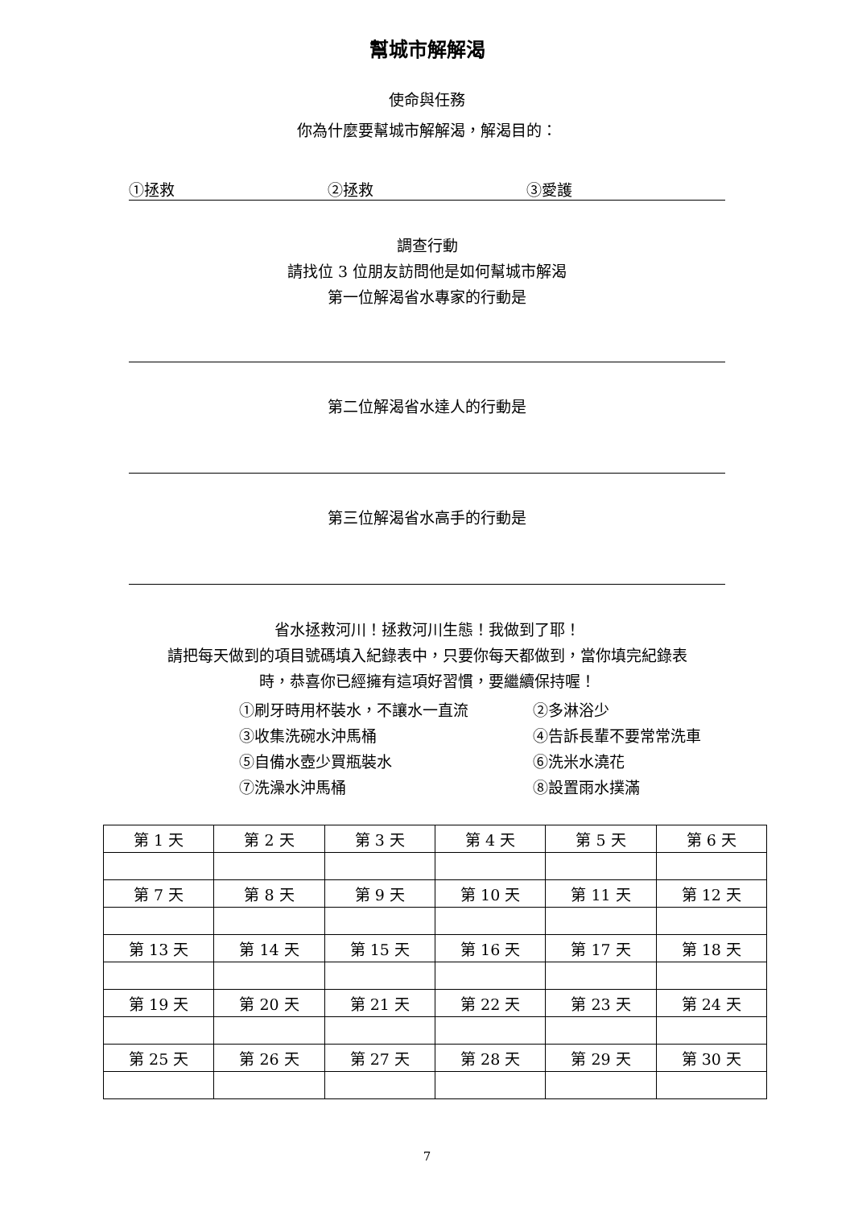幫城市解解渴
使命與任務
你為什麼要幫城市解解渴，解渴目的：
①拯救 ②拯救 ③愛護
調查行動
請找位 3 位朋友訪問他是如何幫城市解渴
第一位解渴省水專家的行動是
第二位解渴省水達人的行動是
第三位解渴省水高手的行動是
省水拯救河川！拯救河川生態！我做到了耶！
請把每天做到的項目號碼填入紀錄表中，只要你每天都做到，當你填完紀錄表
時，恭喜你已經擁有這項好習慣，要繼續保持喔！
①刷牙時用杯裝水，不讓水一直流 ②多淋浴少
③收集洗碗水沖馬桶 ④告訴長輩不要常常洗車
⑤自備水壺少買瓶裝水 ⑥洗米水澆花
⑦洗澡水沖馬桶 ⑧設置雨水撲滿
| 第 1 天 | 第 2 天 | 第 3 天 | 第 4 天 | 第 5 天 | 第 6 天 |
| 第 7 天 | 第 8 天 | 第 9 天 | 第 10 天 | 第 11 天 | 第 12 天 |
| 第 13 天 | 第 14 天 | 第 15 天 | 第 16 天 | 第 17 天 | 第 18 天 |
| 第 19 天 | 第 20 天 | 第 21 天 | 第 22 天 | 第 23 天 | 第 24 天 |
| 第 25 天 | 第 26 天 | 第 27 天 | 第 28 天 | 第 29 天 | 第 30 天 |
7